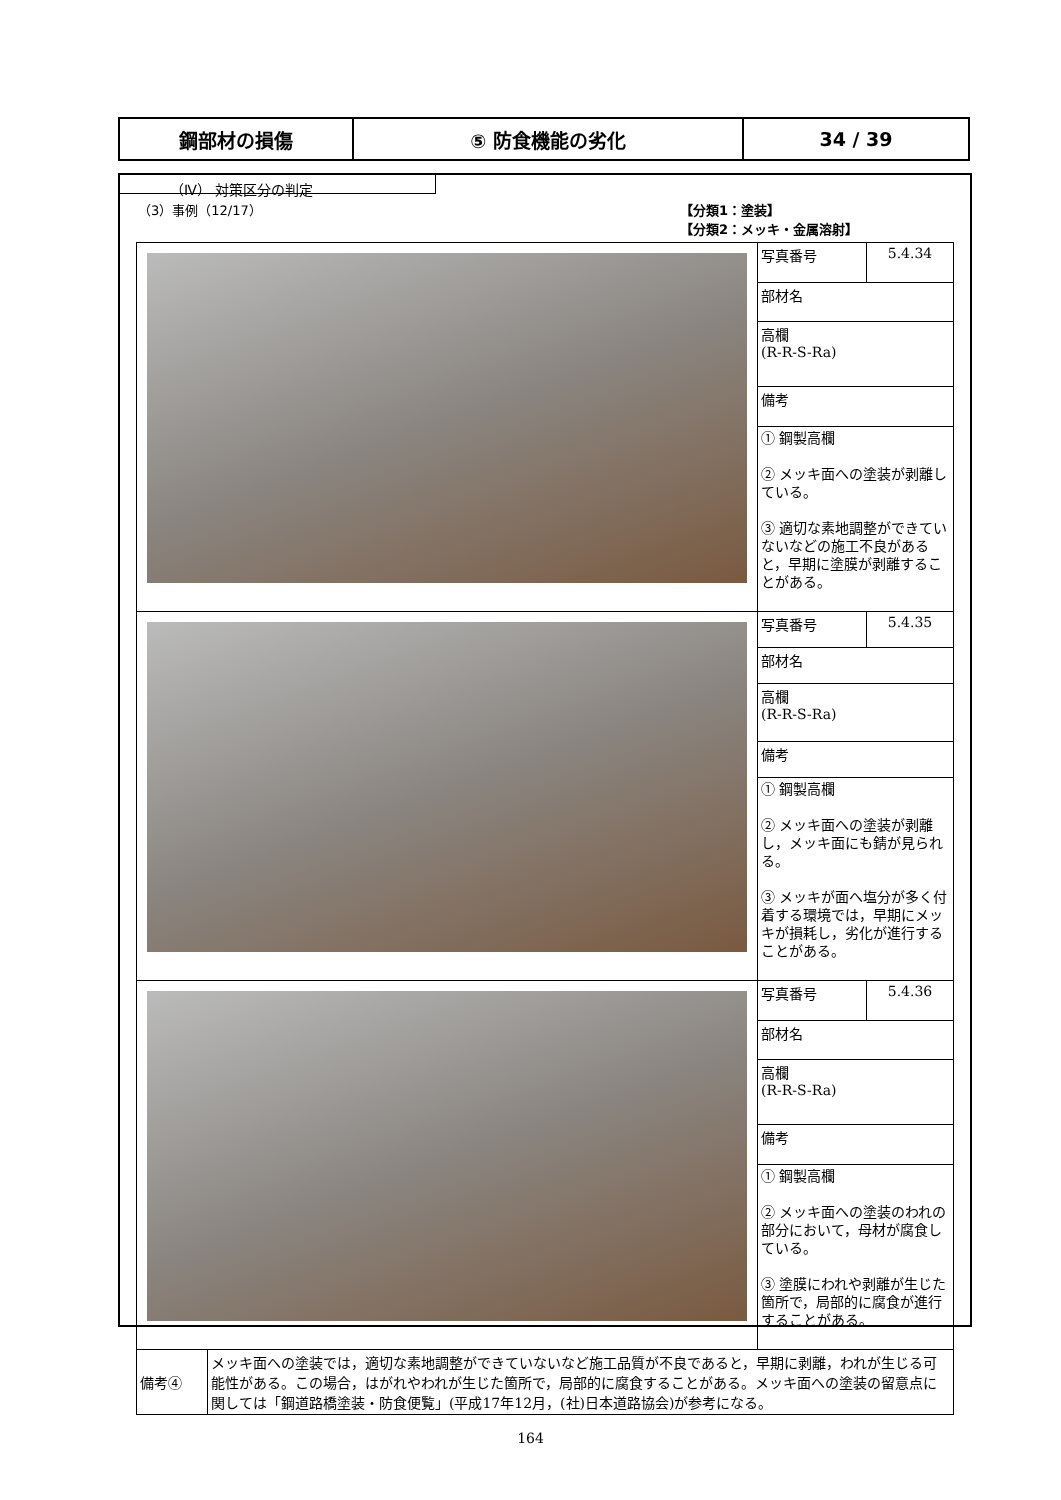| 鋼部材の損傷 | ⑤ 防食機能の劣化 | 34 / 39 |
（Ⅳ） 対策区分の判定
（3）事例（12/17） 【分類1：塗装】
【分類2：メッキ・金属溶射】
| | 写真番号 | 5.4.34 |
| | 部材名 | |
| | 高欄 (R-R-S-Ra) | |
| | 備考 | |
| | ① 鋼製高欄 ② メッキ面への塗装が剥離している。 ③ 適切な素地調整ができていないなどの施工不良があると，早期に塗膜が剥離することがある。 | |
| | 写真番号 | 5.4.35 |
| | 部材名 | |
| | 高欄 (R-R-S-Ra) | |
| | 備考 | |
| | ① 鋼製高欄 ② メッキ面への塗装が剥離し，メッキ面にも錆が見られる。 ③ メッキが面へ塩分が多く付着する環境では，早期にメッキが損耗し，劣化が進行することがある。 | |
| | 写真番号 | 5.4.36 |
| | 部材名 | |
| | 高欄 (R-R-S-Ra) | |
| | 備考 | |
| | ① 鋼製高欄 ② メッキ面への塗装のわれの部分において，母材が腐食している。 ③ 塗膜にわれや剥離が生じた箇所で，局部的に腐食が進行することがある。 | |
| 備考④ | メッキ面への塗装では，適切な素地調整ができていないなど施工品質が不良であると，早期に剥離，われが生じる可能性がある。この場合，はがれやわれが生じた箇所で，局部的に腐食することがある。メッキ面への塗装の留意点に関しては「鋼道路橋塗装・防食便覧」(平成17年12月，(社)日本道路協会)が参考になる。 |
164